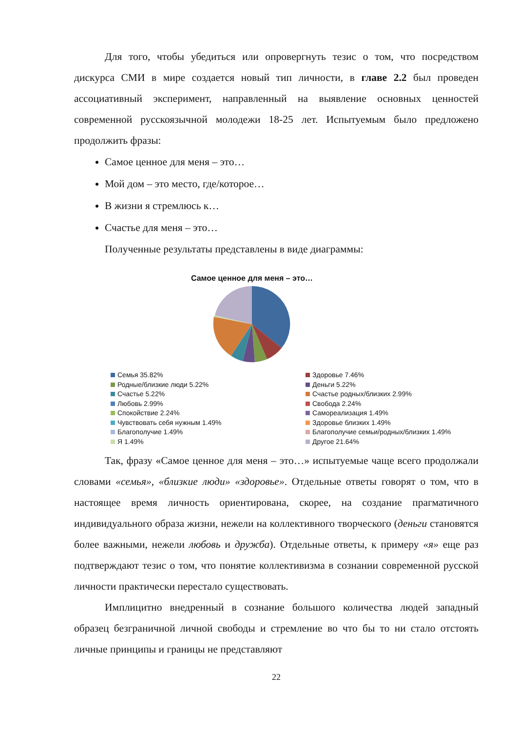Для того, чтобы убедиться или опровергнуть тезис о том, что посредством дискурса СМИ в мире создается новый тип личности, в главе 2.2 был проведен ассоциативный эксперимент, направленный на выявление основных ценностей современной русскоязычной молодежи 18-25 лет. Испытуемым было предложено продолжить фразы:
Самое ценное для меня – это…
Мой дом – это место, где/которое…
В жизни я стремлюсь к…
Счастье для меня – это…
Полученные результаты представлены в виде диаграммы:
Самое ценное для меня – это…
Семья 35.82%
Здоровье 7.46%
Родные/близкие люди 5.22%
Деньги 5.22%
Счастье 5.22%
Счастье родных/близких 2.99%
Любовь 2.99%
Свобода 2.24%
Спокойствие 2.24%
Самореализация 1.49%
Чувствовать себя нужным 1.49%
Здоровье близких 1.49%
Благополучие 1.49%
Благополучие семьи/родных/близких 1.49%
Я 1.49%
Другое 21.64%
Так, фразу «Самое ценное для меня – это…» испытуемые чаще всего продолжали словами «семья», «близкие люди» «здоровье». Отдельные ответы говорят о том, что в настоящее время личность ориентирована, скорее, на создание прагматичного индивидуального образа жизни, нежели на коллективного творческого (деньги становятся более важными, нежели любовь и дружба). Отдельные ответы, к примеру «я» еще раз подтверждают тезис о том, что понятие коллективизма в сознании современной русской личности практически перестало существовать.
Имплицитно внедренный в сознание большого количества людей западный образец безграничной личной свободы и стремление во что бы то ни стало отстоять личные принципы и границы не представляют
22